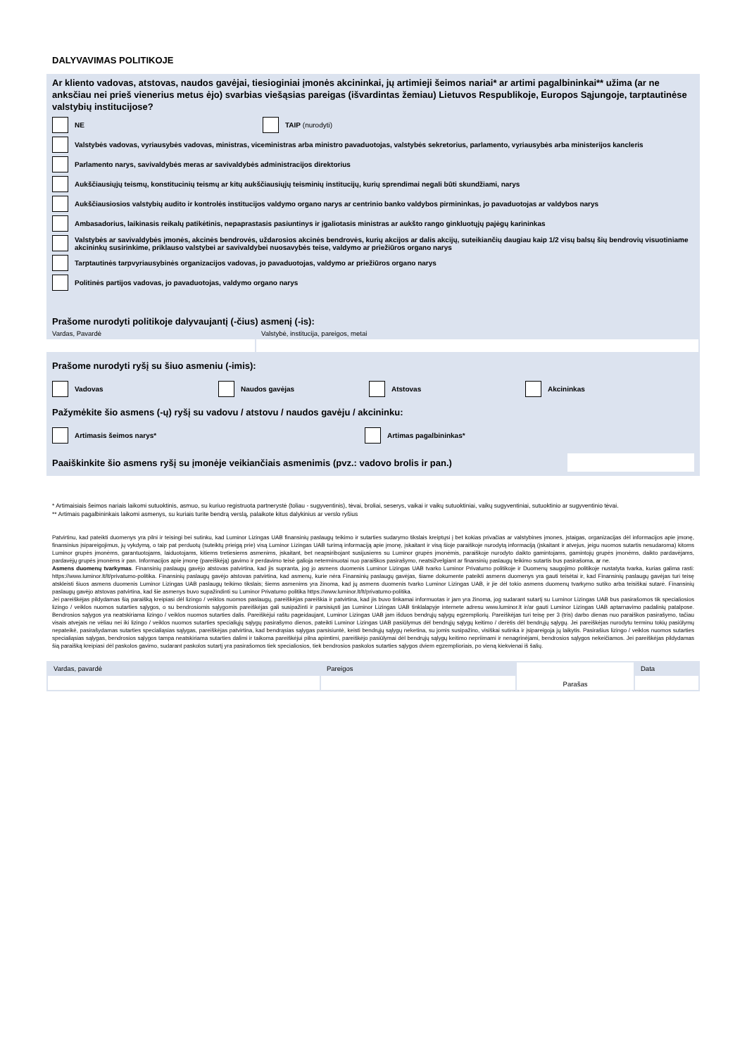DALYVAVIMAS POLITIKOJE
Ar kliento vadovas, atstovas, naudos gavėjai, tiesioginiai įmonės akcininkai, jų artimieji šeimos nariai* ar artimi pagalbininkai** užima (ar ne anksčiau nei prieš vienerius metus ėjo) svarbias viešąsias pareigas (išvardintas žemiau) Lietuvos Respublikoje, Europos Sąjungoje, tarptautinėse valstybių institucijose?
NE TAIP (nurodyti)
Valstybės vadovas, vyriausybės vadovas, ministras, viceministras arba ministro pavaduotojas, valstybės sekretorius, parlamento, vyriausybės arba ministerijos kancleris
Parlamento narys, savivaldybės meras ar savivaldybės administracijos direktorius
Aukščiausiųjų teismų, konstitucinių teismų ar kitų aukščiausiųjų teisminių institucijų, kurių sprendimai negali būti skundžiami, narys
Aukščiausiosios valstybių audito ir kontrolės institucijos valdymo organo narys ar centrinio banko valdybos pirmininkas, jo pavaduotojas ar valdybos narys
Ambasadorius, laikinasis reikalų patikėtinis, nepaprastasis pasiuntinys ir įgaliotasis ministras ar aukšto rango ginkluotųjų pajėgų karininkas
Valstybės ar savivaldybės įmonės, akcinės bendrovės, uždarosios akcinės bendrovės, kurių akcijos ar dalis akcijų, suteikiančių daugiau kaip 1/2 visų balsų šių bendrovių visuotiniame akcininkų susirinkime, priklauso valstybei ar savivaldybei nuosavybės teise, valdymo ar priežiūros organo narys
Tarptautinės tarpvyriausybinės organizacijos vadovas, jo pavaduotojas, valdymo ar priežiūros organo narys
Politinės partijos vadovas, jo pavaduotojas, valdymo organo narys
Prašome nurodyti politikoje dalyvaujantį (-čius) asmenį (-is):
Vardas, Pavardė Valstybė, institucija, pareigos, metai
Prašome nurodyti ryšį su šiuo asmeniu (-imis):
Vadovas Naudos gavėjas Atstovas Akcininkas
Pažymėkite šio asmens (-ų) ryšį su vadovu / atstovu / naudos gavėju / akcininku:
Artimasis šeimos narys* Artimas pagalbininkas*
Paaiškinkite šio asmens ryšį su įmonėje veikiančiais asmenimis (pvz.: vadovo brolis ir pan.)
* Artimaisiais šeimos nariais laikomi sutuoktinis, asmuo, su kuriuo registruota partnerystė (toliau - sugyventinis), tėvai, broliai, seserys, vaikai ir vaikų sutuoktiniai, vaikų sugyventiniai, sutuoktinio ar sugyventinio tėvai.
** Artimais pagalbininkais laikomi asmenys, su kuriais turite bendrą verslą, palaikote kitus dalykinius ar verslo ryšius
Patvirtinu, kad pateikti duomenys yra pilni ir teisingi bei sutinku, kad Luminor Lizingas UAB finansinių paslaugų teikimo ir sutarties sudarymo tikslais kreiptųsi į bet kokias privačias ar valstybines įmones, įstaigas, organizacijas dėl informacijos apie įmonę, finansinius įsipareigojimus, jų vykdymą, o taip pat perduotų (suteiktų prieigą prie) visą Luminor Lizingas UAB turimą informaciją apie įmonę, įskaitant ir visą šioje paraiškoje nurodytą informaciją (įskaitant ir atvejus, jeigu nuomos sutartis nesudaroma) kitoms Luminor grupės įmonėms, garantuotojams, laiduotojams, kitiems tretiesiems asmenims, įskaitant, bet neapsiribojant susijusiems su Luminor grupės įmonėmis, paraiškoje nurodyto daikto gamintojams, gamintojų grupės įmonėms, daikto pardavėjams, pardavėjų grupės įmonėms ir pan. Informacijos apie įmonę (pareiškėją) gavimo ir perdavimo teisė galioja neterminuotai nuo paraiškos pasirašymo, neatsižvelgiant ar finansinių paslaugų teikimo sutartis bus pasirašoma, ar ne.
Asmens duomenų tvarkymas. Finansinių paslaugų gavėjo atstovas patvirtina, kad jis supranta, jog jo asmens duomenis Luminor Lizingas UAB tvarko Luminor Privatumo politikoje ir Duomenų saugojimo politikoje nustatyta tvarka, kurias galima rasti: https://www.luminor.lt/lt/privatumo-politika. Finansinių paslaugų gavėjo atstovas patvirtina, kad asmenų, kurie nėra Finansinių paslaugų gavėjas, šiame dokumente pateikti asmens duomenys yra gauti teisėtai ir, kad Finansinių paslaugų gavėjas turi teisę atskleisti šiuos asmens duomenis Luminor Lizingas UAB paslaugų teikimo tikslais; šiems asmenims yra žinoma, kad jų asmens duomenis tvarko Luminor Lizingas UAB, ir jie dėl tokio asmens duomenų tvarkymo sutiko arba teisiškai sutarė. Finansinių paslaugų gavėjo atstovas patvirtina, kad šie asmenys buvo supažindinti su Luminor Privatumo politika https://www.luminor.lt/lt/privatumo-politika.
Jei pareiškėjas pildydamas šią paraišką kreipiasi dėl lizingo / veiklos nuomos paslaugų, pareiškėjas pareiškia ir patvirtina, kad jis buvo tinkamai informuotas ir jam yra žinoma, jog sudarant sutartį su Luminor Lizingas UAB bus pasirašomos tik specialiosios lizingo / veiklos nuomos sutarties sąlygos, o su bendrosiomis sąlygomis pareiškėjas gali susipažinti ir parsisiųsti jas Luminor Lizingas UAB tinklalapyje internete adresu www.luminor.lt ir/ar gauti Luminor Lizingas UAB aptarnavimo padalinių patalpose. Bendrosios sąlygos yra neatskiriama lizingo / veiklos nuomos sutarties dalis. Pareiškėjui raštu pageidaujant, Luminor Lizingas UAB jam išduos bendrųjų sąlygų egzempliorių. Pareiškėjas turi teisę per 3 (tris) darbo dienas nuo paraiškos pasirašymo, tačiau visais atvejais ne vėliau nei iki lizingo / veiklos nuomos sutarties specialiųjų sąlygų pasirašymo dienos, pateikti Luminor Lizingas UAB pasiūlymus dėl bendrųjų sąlygų keitimo / derėtis dėl bendrųjų sąlygų. Jei pareiškėjas nurodytu terminu tokių pasiūlymų nepateikė, pasirašydamas sutarties specialiąsias sąlygas, pareiškėjas patvirtina, kad bendrąsias sąlygas parsisiuntė, keisti bendrųjų sąlygų neketina, su jomis susipažino, visiškai sutinka ir įsipareigoja jų laikytis. Pasirašius lizingo / veiklos nuomos sutarties specialiąsias sąlygas, bendrosios sąlygos tampa neatskiriama sutarties dalimi ir taikoma pareiškėjui pilna apimtimi, pareiškėjo pasiūlymai dėl bendrųjų sąlygų keitimo nepriimami ir nenagrinėjami, bendrosios sąlygos nekeičiamos. Jei pareiškėjas pildydamas šią paraišką kreipiasi dėl paskolos gavimo, sudarant paskolos sutartį yra pasirašomos tiek specialiosios, tiek bendrosios paskolos sutarties sąlygos dviem egzemplioriais, po vieną kiekvienai iš šalių.
| Vardas, pavardė | Pareigos | Parašas | Data |